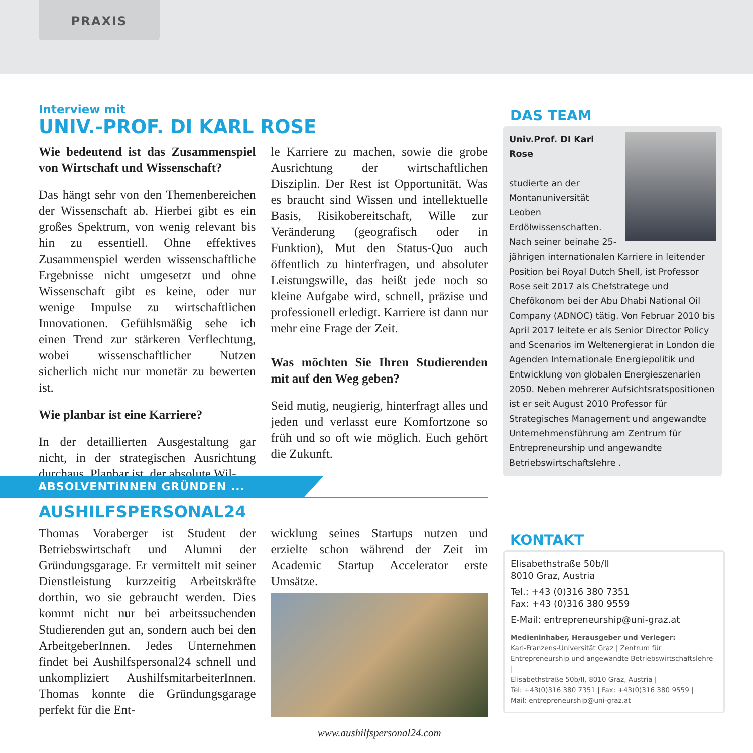PRAXIS
Interview mit
UNIV.-PROF. DI KARL ROSE
Wie bedeutend ist das Zusammenspiel von Wirtschaft und Wissenschaft?
Das hängt sehr von den Themenbereichen der Wissenschaft ab. Hierbei gibt es ein großes Spektrum, von wenig relevant bis hin zu essentiell. Ohne effektives Zusammenspiel werden wissenschaftliche Ergebnisse nicht umgesetzt und ohne Wissenschaft gibt es keine, oder nur wenige Impulse zu wirtschaftlichen Innovationen. Gefühlsmäßig sehe ich einen Trend zur stärkeren Verflechtung, wobei wissenschaftlicher Nutzen sicherlich nicht nur monetär zu bewerten ist.
Wie planbar ist eine Karriere?
In der detaillierten Ausgestaltung gar nicht, in der strategischen Ausrichtung durchaus. Planbar ist, der absolute Wil-
le Karriere zu machen, sowie die grobe Ausrichtung der wirtschaftlichen Disziplin. Der Rest ist Opportunität. Was es braucht sind Wissen und intellektuelle Basis, Risikobereitschaft, Wille zur Veränderung (geografisch oder in Funktion), Mut den Status-Quo auch öffentlich zu hinterfragen, und absoluter Leistungswille, das heißt jede noch so kleine Aufgabe wird, schnell, präzise und professionell erledigt. Karriere ist dann nur mehr eine Frage der Zeit.
Was möchten Sie Ihren Studierenden mit auf den Weg geben?
Seid mutig, neugierig, hinterfragt alles und jeden und verlasst eure Komfortzone so früh und so oft wie möglich. Euch gehört die Zukunft.
ABSOLVENTiNNEN GRÜNDEN ...
AUSHILFSPERSONAL24
Thomas Voraberger ist Student der Betriebswirtschaft und Alumni der Gründungsgarage. Er vermittelt mit seiner Dienstleistung kurzzeitig Arbeitskräfte dorthin, wo sie gebraucht werden. Dies kommt nicht nur bei arbeitssuchenden Studierenden gut an, sondern auch bei den ArbeitgeberInnen. Jedes Unternehmen findet bei Aushilfspersonal24 schnell und unkompliziert AushilfsmitarbeiterInnen. Thomas konnte die Gründungsgarage perfekt für die Ent-
wicklung seines Startups nutzen und erzielte schon während der Zeit im Academic Startup Accelerator erste Umsätze.
www.aushilfspersonal24.com
DAS TEAM
Univ.Prof. DI Karl Rose
studierte an der Montanuniversität Leoben Erdölwissenschaften. Nach seiner beinahe 25-jährigen internationalen Karriere in leitender Position bei Royal Dutch Shell, ist Professor Rose seit 2017 als Chefstratege und Chefökonom bei der Abu Dhabi National Oil Company (ADNOC) tätig. Von Februar 2010 bis April 2017 leitete er als Senior Director Policy and Scenarios im Weltenergierat in London die Agenden Internationale Energiepolitik und Entwicklung von globalen Energieszenarien 2050. Neben mehrerer Aufsichtsratspositionen ist er seit August 2010 Professor für Strategisches Management und angewandte Unternehmensführung am Zentrum für Entrepreneurship und angewandte Betriebswirtschaftslehre .
KONTAKT
Elisabethstraße 50b/II
8010 Graz, Austria
Tel.: +43 (0)316 380 7351
Fax: +43 (0)316 380 9559
E-Mail: entrepreneurship@uni-graz.at
Medieninhaber, Herausgeber und Verleger:
Karl-Franzens-Universität Graz | Zentrum für Entrepreneurship und angewandte Betriebswirtschaftslehre |
Elisabethstraße 50b/II, 8010 Graz, Austria |
Tel: +43(0)316 380 7351 | Fax: +43(0)316 380 9559 |
Mail: entrepreneurship@uni-graz.at